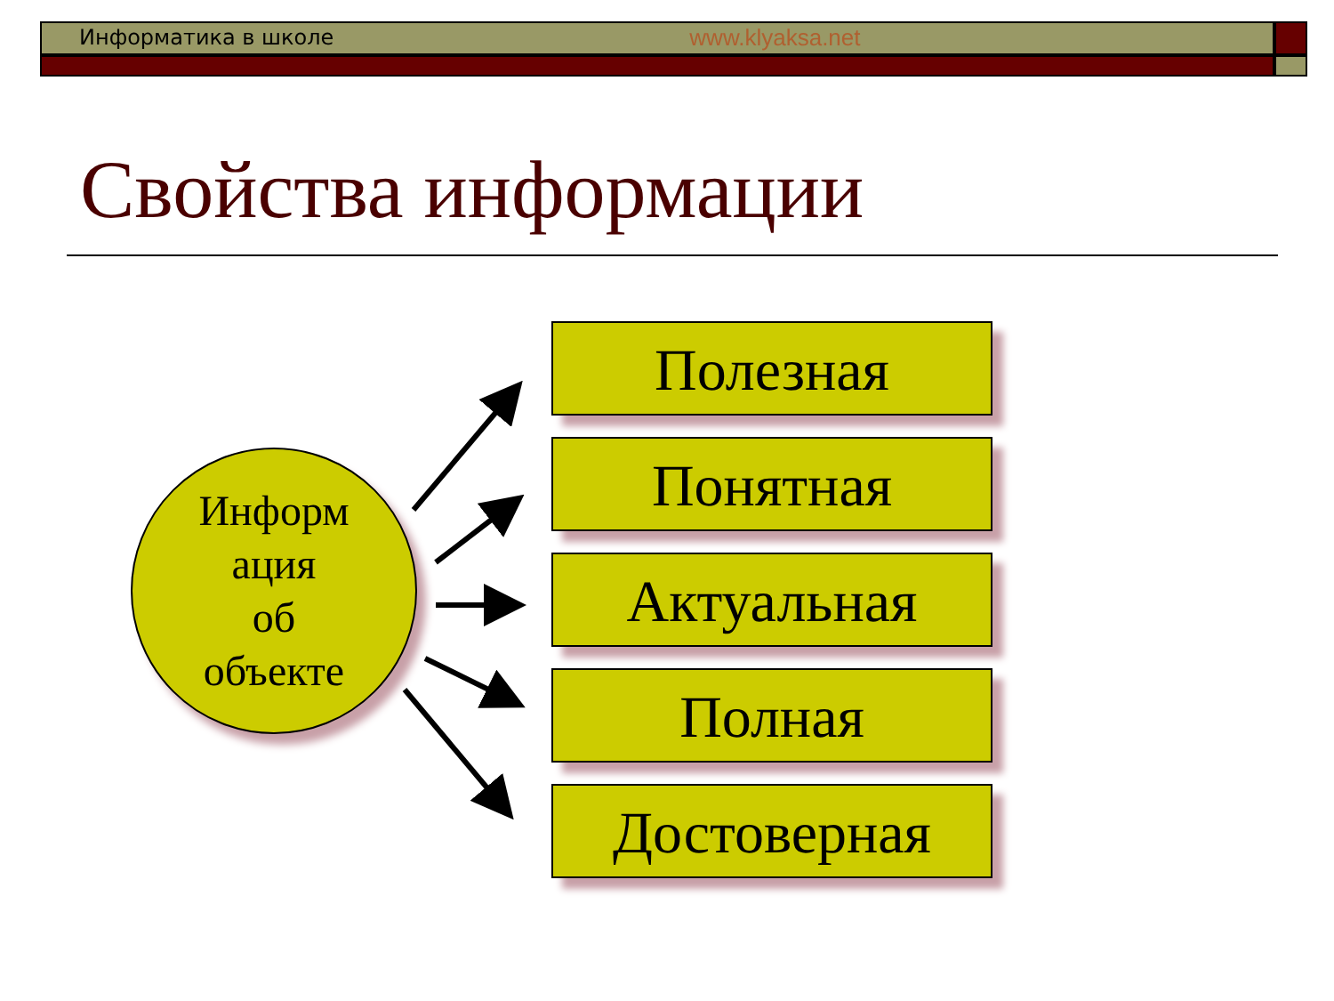Информатика в школе www.klyaksa.net
Свойства информации
Информ
ация
об
объекте
Полезная
Понятная
Актуальная
Полная
Достоверная